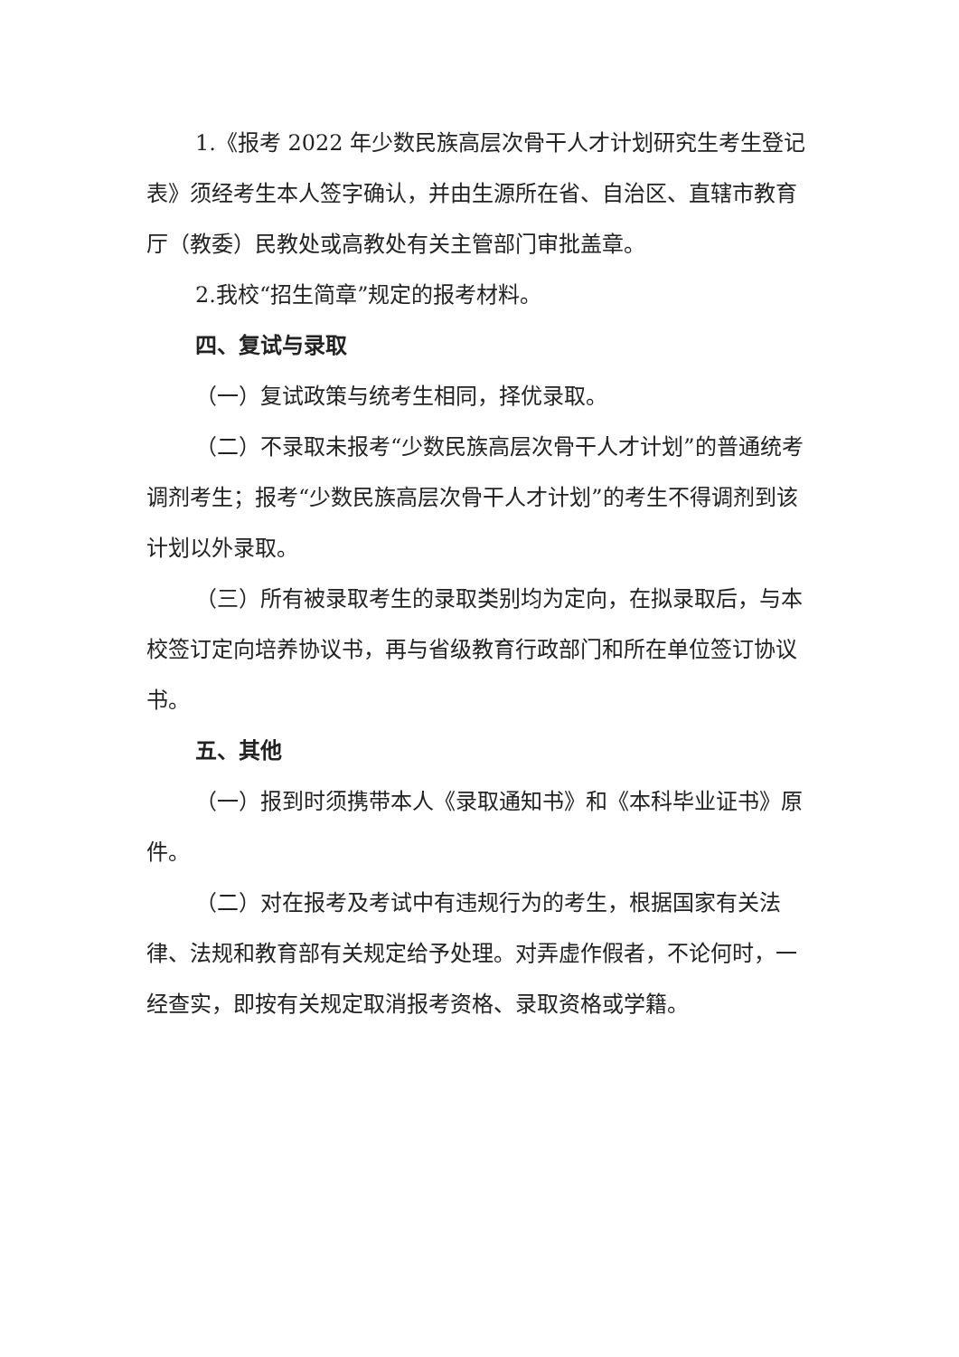1.《报考 2022 年少数民族高层次骨干人才计划研究生考生登记表》须经考生本人签字确认，并由生源所在省、自治区、直辖市教育厅（教委）民教处或高教处有关主管部门审批盖章。
2.我校“招生简章”规定的报考材料。
四、复试与录取
（一）复试政策与统考生相同，择优录取。
（二）不录取未报考“少数民族高层次骨干人才计划”的普通统考调剂考生；报考“少数民族高层次骨干人才计划”的考生不得调剂到该计划以外录取。
（三）所有被录取考生的录取类别均为定向，在拟录取后，与本校签订定向培养协议书，再与省级教育行政部门和所在单位签订协议书。
五、其他
（一）报到时须携带本人《录取通知书》和《本科毕业证书》原件。
（二）对在报考及考试中有违规行为的考生，根据国家有关法律、法规和教育部有关规定给予处理。对弄虚作假者，不论何时，一经查实，即按有关规定取消报考资格、录取资格或学籍。